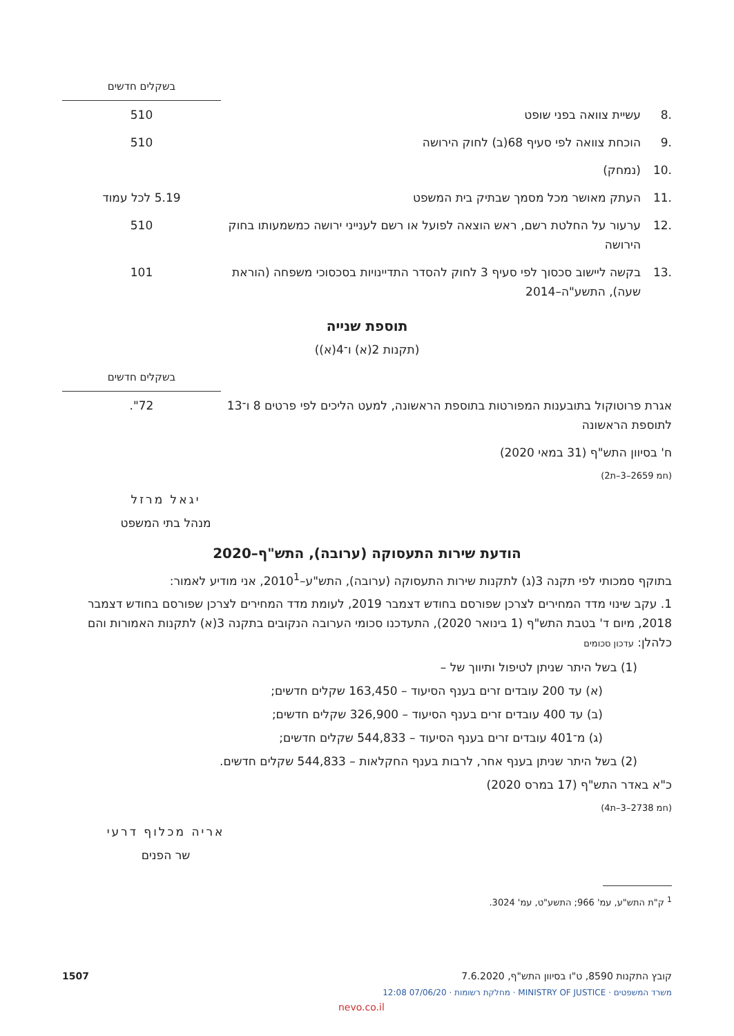| | | בשקלים חדשים |
| .8 | עשיית צוואה בפני שופט | 510 |
| .9 | הוכחת צוואה לפי סעיף 68(ב) לחוק הירושה | 510 |
| .10 | (נמחק) | |
| .11 | העתק מאושר מכל מסמך שבתיק בית המשפט | 5.19 לכל עמוד |
| .12 | ערעור על החלטת רשם, ראש הוצאה לפועל או רשם לענייני ירושה כמשמעותו בחוק הירושה | 510 |
| .13 | בקשה ליישוב סכסוך לפי סעיף 3 לחוק להסדר התדיינויות בסכסוכי משפחה (הוראת שעה), התשע"ה–2014 | 101 |
תוספת שנייה
(תקנות 2(א) ו־4(א))
| | בשקלים חדשים |
| אגרת פרוטוקול בתובענות המפורטות בתוספת הראשונה, למעט הליכים לפי פרטים 8 ו־13 לתוספת הראשונה | 72". |
ח' בסיוון התש"ף (31 במאי 2020)
(חמ 2659–3–ת2)
יגאל מרזל
מנהל בתי המשפט
הודעת שירות התעסוקה (ערובה), התש"ף–2020
בתוקף סמכותי לפי תקנה 3(ג) לתקנות שירות התעסוקה (ערובה), התש"ע–2010<sup>1</sup>, אני מודיע לאמור:
1. עקב שינוי מדד המחירים לצרכן שפורסם בחודש דצמבר 2019, לעומת מדד המחירים לצרכן שפורסם בחודש דצמבר 2018, מיום ד' בטבת התש"ף (1 בינואר 2020), התעדכנו סכומי הערובה הנקובים בתקנה 3(א) לתקנות האמורות והם כלהלן: עדכון סכומים
(1) בשל היתר שניתן לטיפול ותיווך של –
(א) עד 200 עובדים זרים בענף הסיעוד – 163,450 שקלים חדשים;
(ב) עד 400 עובדים זרים בענף הסיעוד – 326,900 שקלים חדשים;
(ג) מ־401 עובדים זרים בענף הסיעוד – 544,833 שקלים חדשים;
(2) בשל היתר שניתן בענף אחר, לרבות בענף החקלאות – 544,833 שקלים חדשים.
כ"א באדר התש"ף (17 במרס 2020)
(חמ 2738–3–ת4)
אריה מכלוף דרעי
שר הפנים
<sup>1</sup> ק"ת התש"ע, עמ' 966; התשע"ט, עמ' 3024.
קובץ התקנות 8590, ט"ו בסיוון התש"ף, 7.6.2020 1507
משרד המשפטים · MINISTRY OF JUSTICE · מחלקת רשומות · 07/06/20 12:08
nevo.co.il